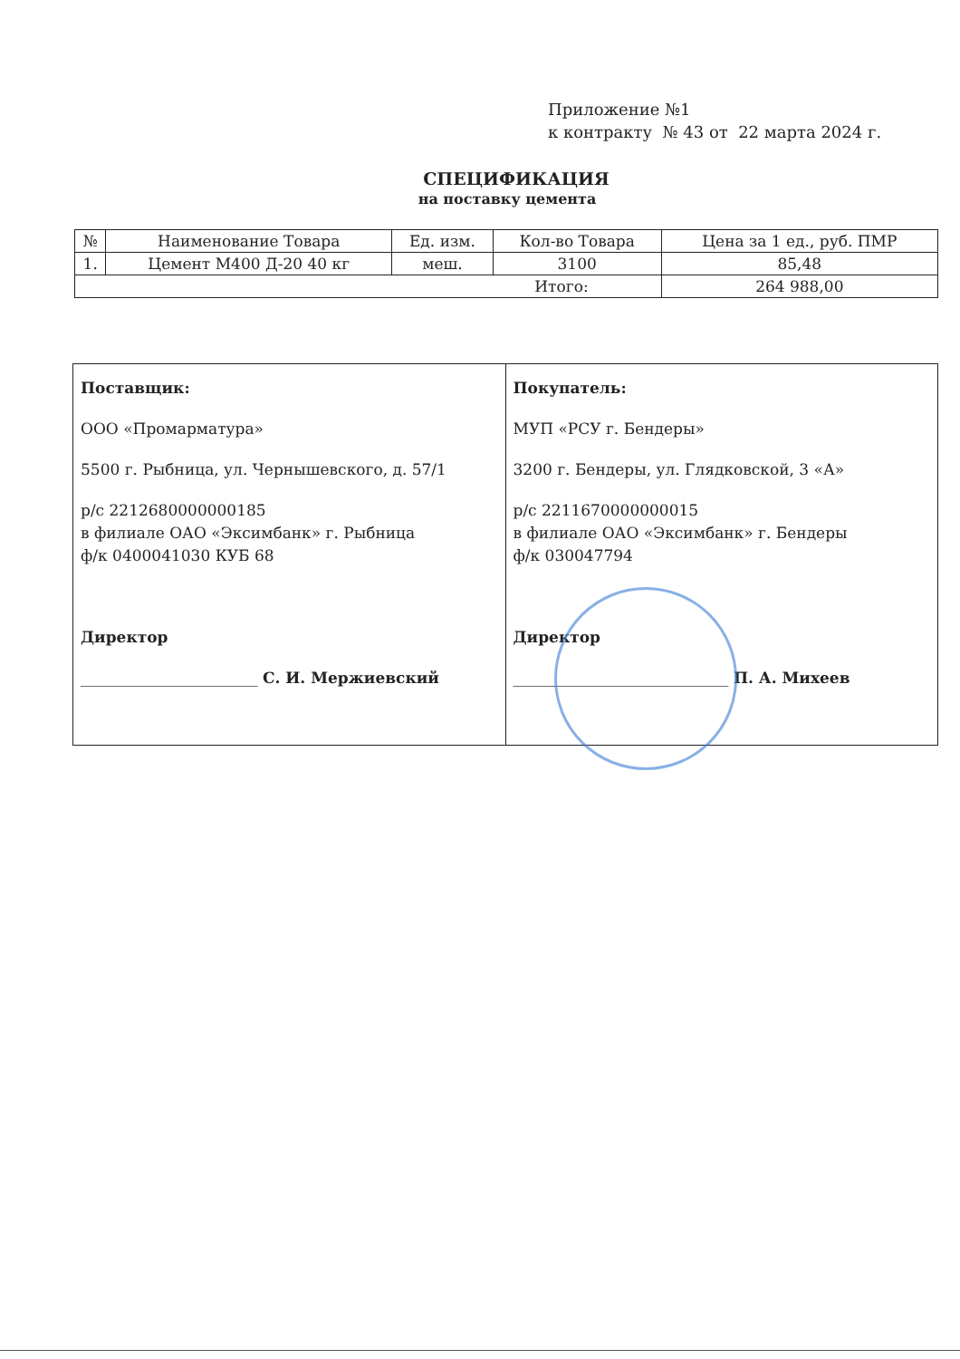Приложение №1
к контракту № 43 от 22 марта 2024 г.
СПЕЦИФИКАЦИЯ
на поставку цемента
| № | Наименование Товара | Ед. изм. | Кол-во Товара | Цена за 1 ед., руб. ПМР |
| --- | --- | --- | --- | --- |
| 1. | Цемент М400 Д-20 40 кг | меш. | 3100 | 85,48 |
| Итого: | | | | 264 988,00 |
| Поставщик: ООО «Промарматура» 5500 г. Рыбница, ул. Чернышевского, д. 57/1 р/с 2212680000000185 в филиале ОАО «Эксимбанк» г. Рыбница ф/к 0400041030 КУБ 68 Директор _______________________ С. И. Мержиевский | Покупатель: МУП «РСУ г. Бендеры» 3200 г. Бендеры, ул. Глядковской, 3 «А» р/с 2211670000000015 в филиале ОАО «Эксимбанк» г. Бендеры ф/к 030047794 Директор ____________________________ П. А. Михеев |